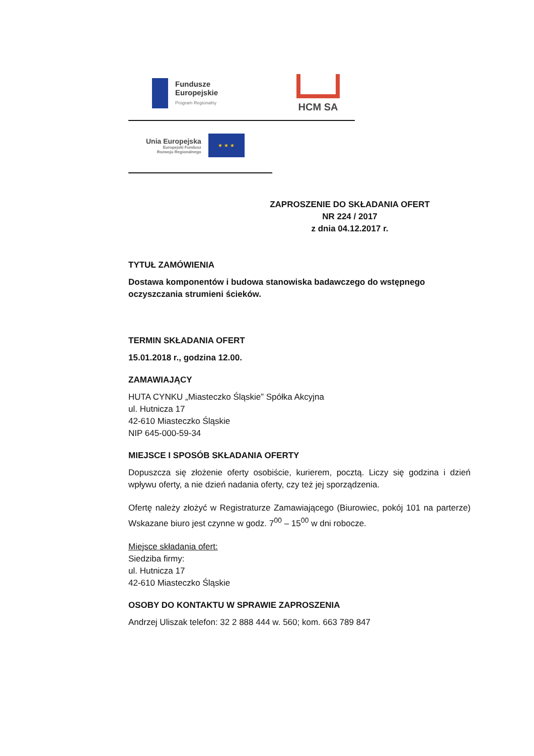Fundusze
Europejskie
Program Regionalny
HCM SA
Unia Europejska
Europejski Fundusz
Rozwoju Regionalnego
★ ★ ★
ZAPROSZENIE DO SKŁADANIA OFERT
NR 224 / 2017
z dnia 04.12.2017 r.
TYTUŁ ZAMÓWIENIA
Dostawa komponentów i budowa stanowiska badawczego do wstępnego oczyszczania strumieni ścieków.
TERMIN SKŁADANIA OFERT
15.01.2018 r., godzina 12.00.
ZAMAWIAJĄCY
HUTA CYNKU „Miasteczko Śląskie” Spółka Akcyjna
ul. Hutnicza 17
42-610 Miasteczko Śląskie
NIP 645-000-59-34
MIEJSCE I SPOSÓB SKŁADANIA OFERTY
Dopuszcza się złożenie oferty osobiście, kurierem, pocztą. Liczy się godzina i dzień wpływu oferty, a nie dzień nadania oferty, czy też jej sporządzenia.
Ofertę należy złożyć w Registraturze Zamawiającego (Biurowiec, pokój 101 na parterze) Wskazane biuro jest czynne w godz. 7<sup>00</sup> – 15<sup>00</sup> w dni robocze.
Miejsce składania ofert:
Siedziba firmy:
ul. Hutnicza 17
42-610 Miasteczko Śląskie
OSOBY DO KONTAKTU W SPRAWIE ZAPROSZENIA
Andrzej Uliszak telefon: 32 2 888 444 w. 560; kom. 663 789 847